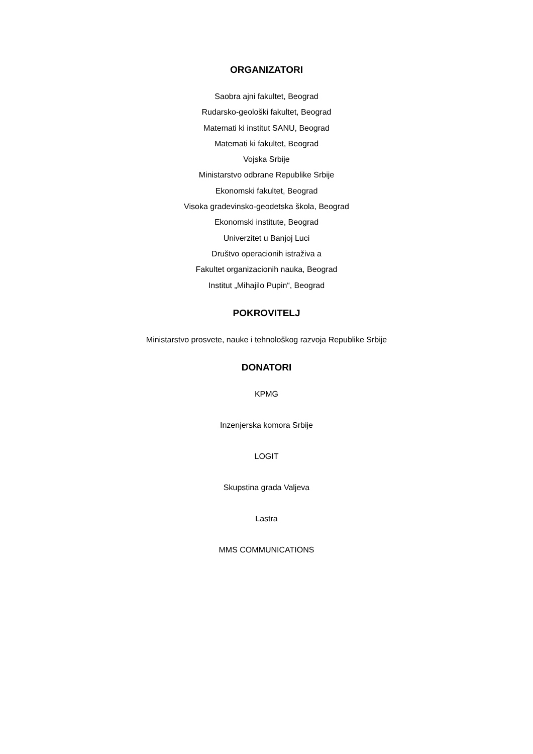ORGANIZATORI
Saobra ajni fakultet, Beograd
Rudarsko-geološki fakultet, Beograd
Matemati ki institut SANU, Beograd
Matemati ki fakultet, Beograd
Vojska Srbije
Ministarstvo odbrane Republike Srbije
Ekonomski fakultet, Beograd
Visoka gradevinsko-geodetska škola, Beograd
Ekonomski institute, Beograd
Univerzitet u Banjoj Luci
Društvo operacionih istraživa a
Fakultet organizacionih nauka, Beograd
Institut „Mihajilo Pupin“, Beograd
POKROVITELJ
Ministarstvo prosvete, nauke i tehnološkog razvoja Republike Srbije
DONATORI
KPMG
Inzenjerska komora Srbije
LOGIT
Skupstina grada Valjeva
Lastra
MMS COMMUNICATIONS